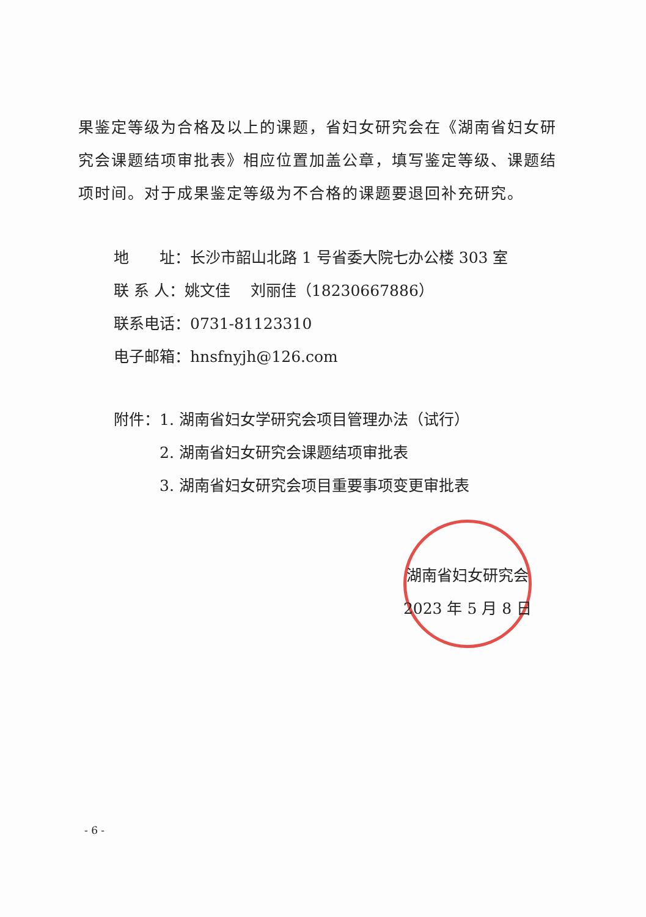果鉴定等级为合格及以上的课题，省妇女研究会在《湖南省妇女研究会课题结项审批表》相应位置加盖公章，填写鉴定等级、课题结项时间。对于成果鉴定等级为不合格的课题要退回补充研究。
地　　址：长沙市韶山北路 1 号省委大院七办公楼 303 室
联 系 人：姚文佳　 刘丽佳（18230667886）
联系电话：0731-81123310
电子邮箱：hnsfnyjh@126.com
附件：1. 湖南省妇女学研究会项目管理办法（试行）
　　　2. 湖南省妇女研究会课题结项审批表
　　　3. 湖南省妇女研究会项目重要事项变更审批表
湖南省妇女研究会
2023 年 5 月 8 日
- 6 -